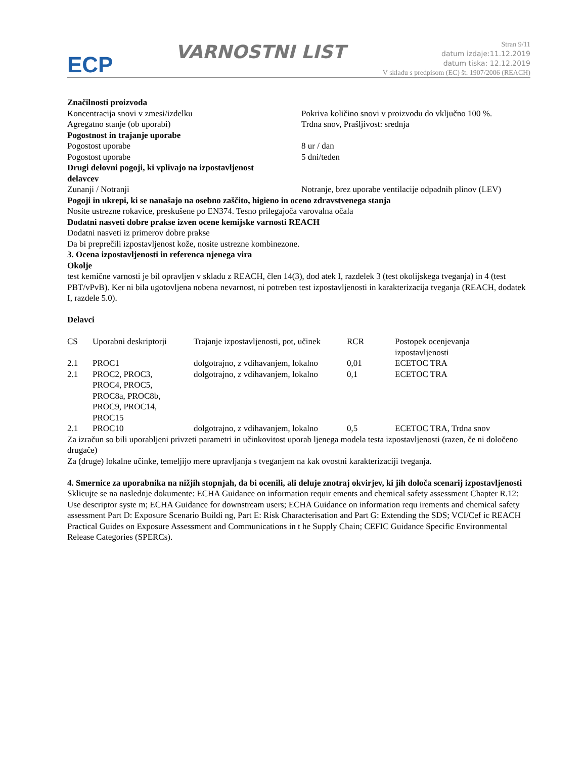ECP
VARNOSTNI LIST
Stran 9/11
datum izdaje:11.12.2019
datum tiska: 12.12.2019
V skladu s predpisom (EC) št. 1907/2006 (REACH)
Značilnosti proizvoda
Koncentracija snovi v zmesi/izdelku Pokriva količino snovi v proizvodu do vključno 100 %.
Agregatno stanje (ob uporabi) Trdna snov, Prašljivost: srednja
Pogostnost in trajanje uporabe
Pogostost uporabe 8 ur / dan
Pogostost uporabe 5 dni/teden
Drugi delovni pogoji, ki vplivajo na izpostavljenost
delavcev
Zunanji / Notranji Notranje, brez uporabe ventilacije odpadnih plinov (LEV)
Pogoji in ukrepi, ki se nanašajo na osebno zaščito, higieno in oceno zdravstvenega stanja
Nosite ustrezne rokavice, preskušene po EN374. Tesno prilegajoča varovalna očala
Dodatni nasveti dobre prakse izven ocene kemijske varnosti REACH
Dodatni nasveti iz primerov dobre prakse
Da bi preprečili izpostavljenost kože, nosite ustrezne kombinezone.
3. Ocena izpostavljenosti in referenca njenega vira
Okolje
test kemične varnosti je bil opravljen v skladu z REACH, člen 14(3), dod atek I, razdelek 3 (test okolijskega tveganja) in 4 (test PBT/vPvB). Ker ni bila ugotovljena nobena nevarnost, ni potreben test izpostavljenosti in karakterizacija tveganja (REACH, dodatek I, razdele 5.0).
Delavci
| CS | Uporabni deskriptorji | Trajanje izpostavljenosti, pot, učinek | RCR | Postopek ocenjevanja izpostavljenosti |
| 2.1 | PROC1 | dolgotrajno, z vdihavanjem, lokalno | 0,01 | ECETOC TRA |
| 2.1 | PROC2, PROC3, PROC4, PROC5, PROC8a, PROC8b, PROC9, PROC14, PROC15 | dolgotrajno, z vdihavanjem, lokalno | 0,1 | ECETOC TRA |
| 2.1 | PROC10 | dolgotrajno, z vdihavanjem, lokalno | 0,5 | ECETOC TRA, Trdna snov |
Za izračun so bili uporabljeni privzeti parametri in učinkovitost uporab ljenega modela testa izpostavljenosti (razen, če ni določeno drugače)
Za (druge) lokalne učinke, temeljijo mere upravljanja s tveganjem na kak ovostni karakterizaciji tveganja.
4. Smernice za uporabnika na nižjih stopnjah, da bi ocenili, ali deluje znotraj okvirjev, ki jih določa scenarij izpostavljenosti
Sklicujte se na naslednje dokumente: ECHA Guidance on information requir ements and chemical safety assessment Chapter R.12: Use descriptor syste m; ECHA Guidance for downstream users; ECHA Guidance on information requ irements and chemical safety assessment Part D: Exposure Scenario Buildi ng, Part E: Risk Characterisation and Part G: Extending the SDS; VCI/Cef ic REACH Practical Guides on Exposure Assessment and Communications in t he Supply Chain; CEFIC Guidance Specific Environmental Release Categories (SPERCs).